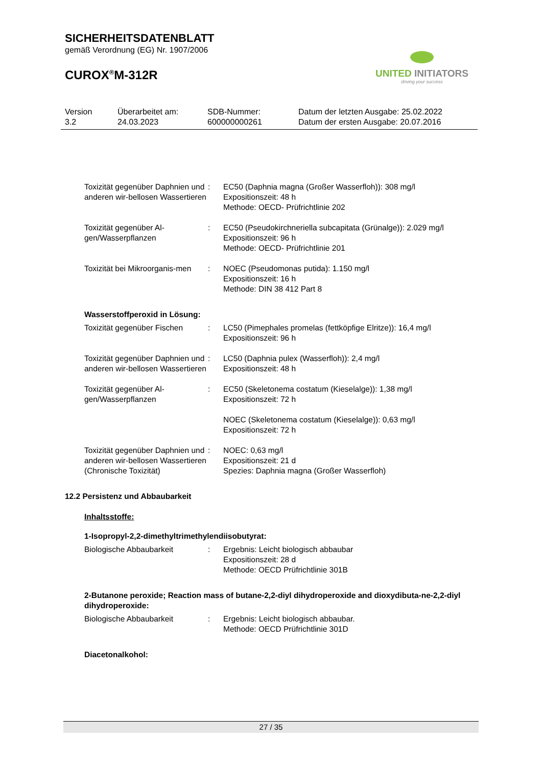SICHERHEITSDATENBLATT
gemäß Verordnung (EG) Nr. 1907/2006
CUROX<sup>®</sup>M-312R
UNITED INITIATORS
driving your success
Version
3.2
Überarbeitet am:
24.03.2023
SDB-Nummer:
600000000261
Datum der letzten Ausgabe: 25.02.2022
Datum der ersten Ausgabe: 20.07.2016
Toxizität gegenüber Daphnien und anderen wir-bellosen Wassertieren
: EC50 (Daphnia magna (Großer Wasserfloh)): 308 mg/l
Expositionszeit: 48 h
Methode: OECD- Prüfrichtlinie 202
Toxizität gegenüber Al-gen/Wasserpflanzen
: EC50 (Pseudokirchneriella subcapitata (Grünalge)): 2.029 mg/l
Expositionszeit: 96 h
Methode: OECD- Prüfrichtlinie 201
Toxizität bei Mikroorganis-men
: NOEC (Pseudomonas putida): 1.150 mg/l
Expositionszeit: 16 h
Methode: DIN 38 412 Part 8
Wasserstoffperoxid in Lösung:
Toxizität gegenüber Fischen
: LC50 (Pimephales promelas (fettköpfige Elritze)): 16,4 mg/l
Expositionszeit: 96 h
Toxizität gegenüber Daphnien und anderen wir-bellosen Wassertieren
: LC50 (Daphnia pulex (Wasserfloh)): 2,4 mg/l
Expositionszeit: 48 h
Toxizität gegenüber Al-gen/Wasserpflanzen
: EC50 (Skeletonema costatum (Kieselalge)): 1,38 mg/l
Expositionszeit: 72 h
NOEC (Skeletonema costatum (Kieselalge)): 0,63 mg/l
Expositionszeit: 72 h
Toxizität gegenüber Daphnien und anderen wir-bellosen Wassertieren (Chronische Toxizität)
: NOEC: 0,63 mg/l
Expositionszeit: 21 d
Spezies: Daphnia magna (Großer Wasserfloh)
12.2 Persistenz und Abbaubarkeit
Inhaltsstoffe:
1-Isopropyl-2,2-dimethyltrimethylendiisobutyrat:
Biologische Abbaubarkeit : Ergebnis: Leicht biologisch abbaubar
Expositionszeit: 28 d
Methode: OECD Prüfrichtlinie 301B
2-Butanone peroxide; Reaction mass of butane-2,2-diyl dihydroperoxide and dioxydibuta-ne-2,2-diyl dihydroperoxide:
Biologische Abbaubarkeit : Ergebnis: Leicht biologisch abbaubar.
Methode: OECD Prüfrichtlinie 301D
Diacetonalkohol:
27 / 35